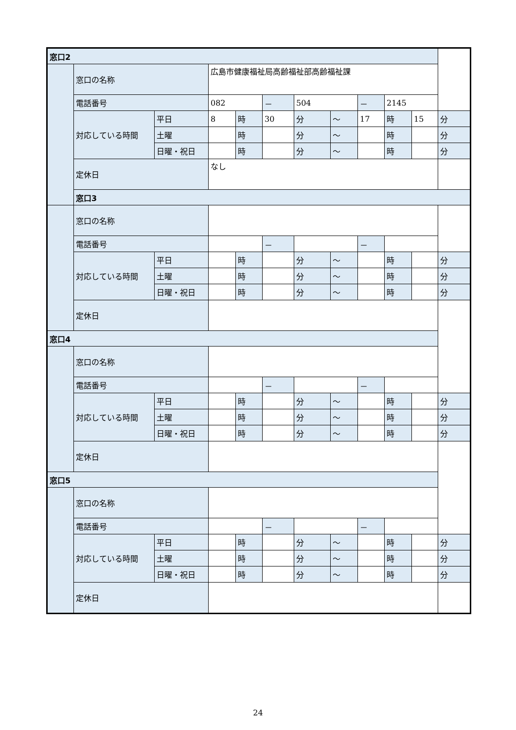| 窓口2 | | | | | | | | | | | |
| | 窓口の名称 | | 広島市健康福祉局高齢福祉部高齢福祉課 | | | | | | | | |
| | 電話番号 | | 082 | | － | 504 | | － | 2145 | | |
| | 対応している時間 | 平日 | 8 | 時 | 30 | 分 | ～ | 17 | 時 | 15 | 分 |
| | | 土曜 | | 時 | | 分 | ～ | | 時 | | 分 |
| | | 日曜・祝日 | | 時 | | 分 | ～ | | 時 | | 分 |
| | 定休日 | | なし | | | | | | | | |
| | 窓口3 | | | | | | | | | | |
| | 窓口の名称 | | | | | | | | | | |
| | 電話番号 | | | | － | | | － | | | |
| | 対応している時間 | 平日 | | 時 | | 分 | ～ | | 時 | | 分 |
| | | 土曜 | | 時 | | 分 | ～ | | 時 | | 分 |
| | | 日曜・祝日 | | 時 | | 分 | ～ | | 時 | | 分 |
| | 定休日 | | | | | | | | | | |
| 窓口4 | | | | | | | | | | | |
| | 窓口の名称 | | | | | | | | | | |
| | 電話番号 | | | | － | | | － | | | |
| | 対応している時間 | 平日 | | 時 | | 分 | ～ | | 時 | | 分 |
| | | 土曜 | | 時 | | 分 | ～ | | 時 | | 分 |
| | | 日曜・祝日 | | 時 | | 分 | ～ | | 時 | | 分 |
| | 定休日 | | | | | | | | | | |
| 窓口5 | | | | | | | | | | | |
| | 窓口の名称 | | | | | | | | | | |
| | 電話番号 | | | | － | | | － | | | |
| | 対応している時間 | 平日 | | 時 | | 分 | ～ | | 時 | | 分 |
| | | 土曜 | | 時 | | 分 | ～ | | 時 | | 分 |
| | | 日曜・祝日 | | 時 | | 分 | ～ | | 時 | | 分 |
| | 定休日 | | | | | | | | | | |
24